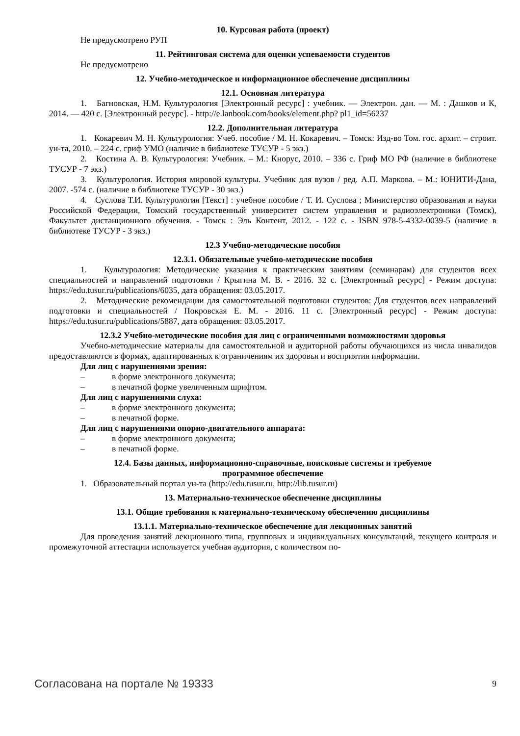10. Курсовая работа (проект)
Не предусмотрено РУП
11. Рейтинговая система для оценки успеваемости студентов
Не предусмотрено
12. Учебно-методическое и информационное обеспечение дисциплины
12.1. Основная литература
1. Багновская, Н.М. Культурология [Электронный ресурс] : учебник. — Электрон. дан. — М. : Дашков и К, 2014. — 420 с. [Электронный ресурс]. - http://e.lanbook.com/books/element.php? pl1_id=56237
12.2. Дополнительная литература
1. Кокаревич М. Н. Культурология: Учеб. пособие / М. Н. Кокаревич. – Томск: Изд-во Том. гос. архит. – строит. ун-та, 2010. – 224 с. гриф УМО (наличие в библиотеке ТУСУР - 5 экз.)
2. Костина А. В. Культурология: Учебник. – М.: Кнорус, 2010. – 336 с. Гриф МО РФ (наличие в библиотеке ТУСУР - 7 экз.)
3. Культурология. История мировой культуры. Учебник для вузов / ред. А.П. Маркова. – М.: ЮНИТИ-Дана, 2007. -574 с. (наличие в библиотеке ТУСУР - 30 экз.)
4. Суслова Т.И. Культурология [Текст] : учебное пособие / Т. И. Суслова ; Министерство образования и науки Российской Федерации, Томский государственный университет систем управления и радиоэлектроники (Томск), Факультет дистанционного обучения. - Томск : Эль Контент, 2012. - 122 с. - ISBN 978-5-4332-0039-5 (наличие в библиотеке ТУСУР - 3 экз.)
12.3 Учебно-методические пособия
12.3.1. Обязательные учебно-методические пособия
1. Культурология: Методические указания к практическим занятиям (семинарам) для студентов всех специальностей и направлений подготовки / Крыгина М. В. - 2016. 32 с. [Электронный ресурс] - Режим доступа: https://edu.tusur.ru/publications/6035, дата обращения: 03.05.2017.
2. Методические рекомендации для самостоятельной подготовки студентов: Для студентов всех направлений подготовки и специальностей / Покровская Е. М. - 2016. 11 с. [Электронный ресурс] - Режим доступа: https://edu.tusur.ru/publications/5887, дата обращения: 03.05.2017.
12.3.2 Учебно-методические пособия для лиц с ограниченными возможностями здоровья
Учебно-методические материалы для самостоятельной и аудиторной работы обучающихся из числа инвалидов предоставляются в формах, адаптированных к ограничениям их здоровья и восприятия информации.
Для лиц с нарушениями зрения:
– в форме электронного документа;
– в печатной форме увеличенным шрифтом.
Для лиц с нарушениями слуха:
– в форме электронного документа;
– в печатной форме.
Для лиц с нарушениями опорно-двигательного аппарата:
– в форме электронного документа;
– в печатной форме.
12.4. Базы данных, информационно-справочные, поисковые системы и требуемое
программное обеспечение
1. Образовательный портал ун-та (http://edu.tusur.ru, http://lib.tusur.ru)
13. Материально-техническое обеспечение дисциплины
13.1. Общие требования к материально-техническому обеспечению дисциплины
13.1.1. Материально-техническое обеспечение для лекционных занятий
Для проведения занятий лекционного типа, групповых и индивидуальных консультаций, текущего контроля и промежуточной аттестации используется учебная аудитория, с количеством по-
Согласована на портале № 19333 9